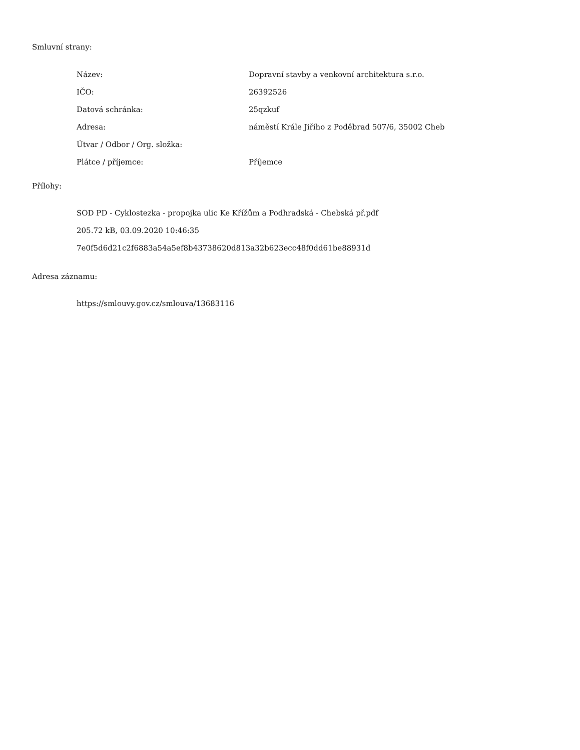Smluvní strany:
| Název: | Dopravní stavby a venkovní architektura s.r.o. |
| IČO: | 26392526 |
| Datová schránka: | 25qzkuf |
| Adresa: | náměstí Krále Jiřího z Poděbrad 507/6, 35002 Cheb |
| Útvar / Odbor / Org. složka: | |
| Plátce / příjemce: | Příjemce |
Přílohy:
SOD PD - Cyklostezka - propojka ulic Ke Křížům a Podhradská - Chebská př.pdf
205.72 kB, 03.09.2020 10:46:35
7e0f5d6d21c2f6883a54a5ef8b43738620d813a32b623ecc48f0dd61be88931d
Adresa záznamu:
https://smlouvy.gov.cz/smlouva/13683116